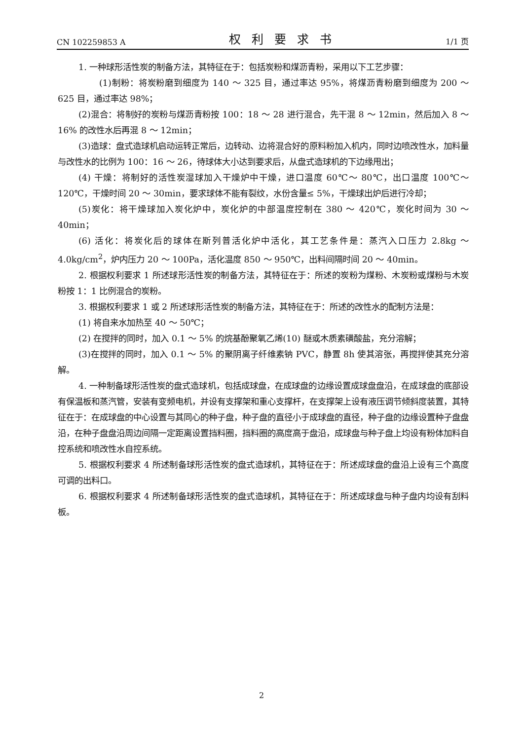CN 102259853 A 权利要求书 1/1 页
1. 一种球形活性炭的制备方法，其特征在于：包括炭粉和煤沥青粉，采用以下工艺步骤：
(1)制粉：将炭粉磨到细度为 140 ～ 325 目，通过率达 95%，将煤沥青粉磨到细度为 200 ～ 625 目，通过率达 98%；
(2)混合：将制好的炭粉与煤沥青粉按 100：18 ～ 28 进行混合，先干混 8 ～ 12min，然后加入 8 ～ 16% 的改性水后再混 8 ～ 12min；
(3)造球：盘式造球机启动运转正常后，边转动、边将混合好的原料粉加入机内，同时边喷改性水，加料量与改性水的比例为 100：16 ～ 26，待球体大小达到要求后，从盘式造球机的下边缘甩出；
(4) 干燥：将制好的活性炭湿球加入干燥炉中干燥，进口温度 60℃～ 80℃，出口温度 100℃～ 120℃，干燥时间 20 ～ 30min，要求球体不能有裂纹，水份含量≤ 5%，干燥球出炉后进行冷却；
(5)炭化：将干燥球加入炭化炉中，炭化炉的中部温度控制在 380 ～ 420℃，炭化时间为 30 ～ 40min；
(6) 活化：将炭化后的球体在斯列普活化炉中活化，其工艺条件是：蒸汽入口压力 2.8kg ～ 4.0kg/cm<sup>2</sup>，炉内压力 20 ～ 100Pa，活化温度 850 ～ 950℃，出料间隔时间 20 ～ 40min。
2. 根据权利要求 1 所述球形活性炭的制备方法，其特征在于：所述的炭粉为煤粉、木炭粉或煤粉与木炭粉按 1：1 比例混合的炭粉。
3. 根据权利要求 1 或 2 所述球形活性炭的制备方法，其特征在于：所述的改性水的配制方法是：
(1) 将自来水加热至 40 ～ 50℃；
(2) 在搅拌的同时，加入 0.1 ～ 5% 的烷基酚聚氧乙烯(10) 醚或木质素磺酸盐，充分溶解；
(3)在搅拌的同时，加入 0.1 ～ 5% 的聚阴离子纤维素钠 PVC，静置 8h 使其溶张，再搅拌使其充分溶解。
4. 一种制备球形活性炭的盘式造球机，包括成球盘，在成球盘的边缘设置成球盘盘沿，在成球盘的底部设有保温板和蒸汽管，安装有变频电机，并设有支撑架和重心支撑杆，在支撑架上设有液压调节倾斜度装置，其特征在于：在成球盘的中心设置与其同心的种子盘，种子盘的直径小于成球盘的直径，种子盘的边缘设置种子盘盘沿，在种子盘盘沿周边间隔一定距离设置挡料圈，挡料圈的高度高于盘沿，成球盘与种子盘上均设有粉体加料自控系统和喷改性水自控系统。
5. 根据权利要求 4 所述制备球形活性炭的盘式造球机，其特征在于：所述成球盘的盘沿上设有三个高度可调的出料口。
6. 根据权利要求 4 所述制备球形活性炭的盘式造球机，其特征在于：所述成球盘与种子盘内均设有刮料板。
2